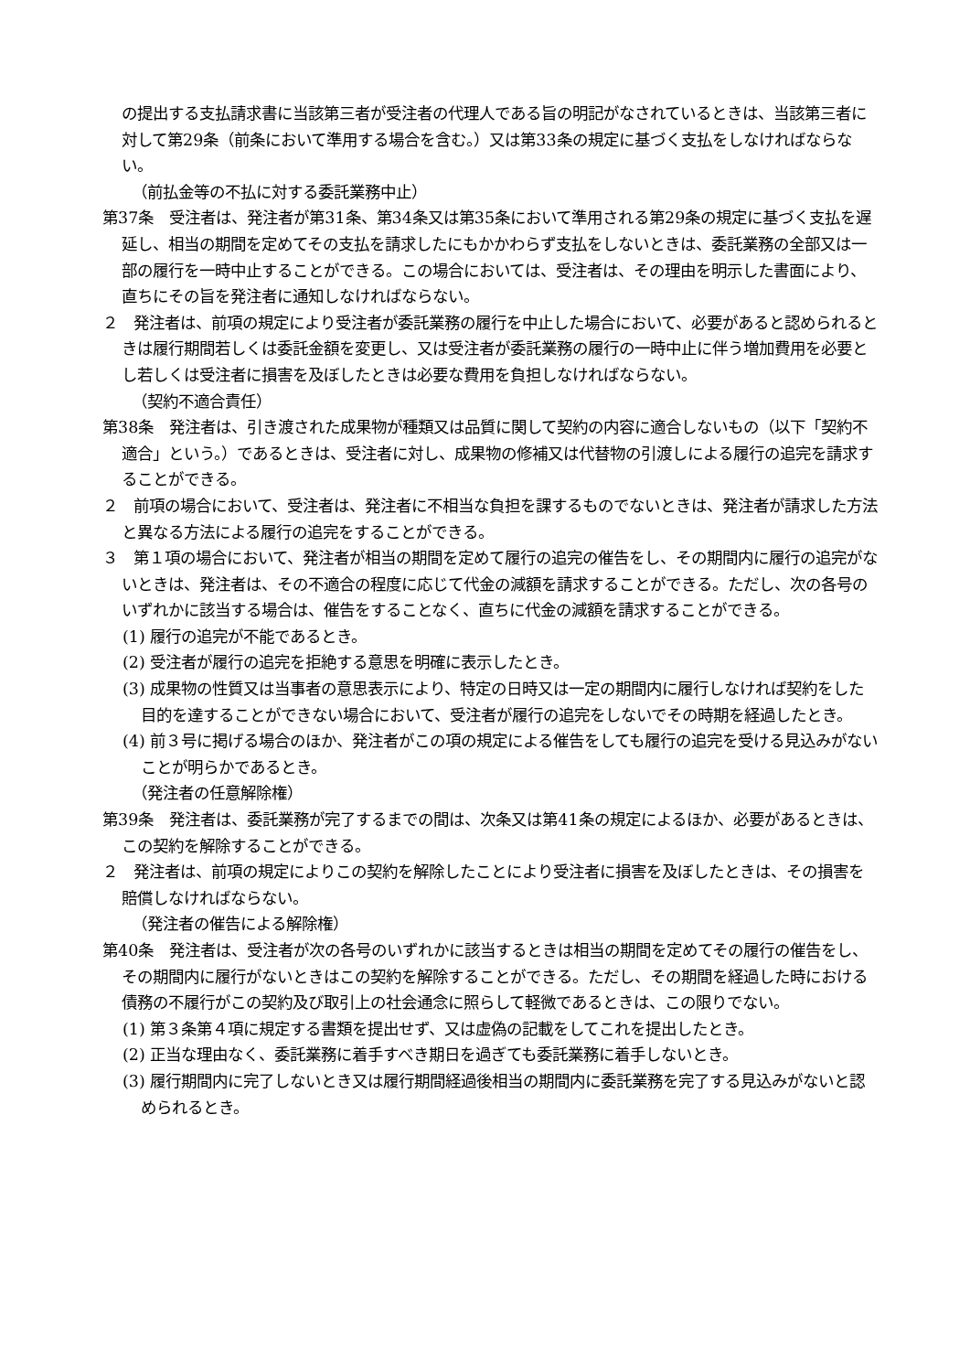の提出する支払請求書に当該第三者が受注者の代理人である旨の明記がなされているときは、当該第三者に対して第29条（前条において準用する場合を含む。）又は第33条の規定に基づく支払をしなければならない。
（前払金等の不払に対する委託業務中止）
第37条　受注者は、発注者が第31条、第34条又は第35条において準用される第29条の規定に基づく支払を遅延し、相当の期間を定めてその支払を請求したにもかかわらず支払をしないときは、委託業務の全部又は一部の履行を一時中止することができる。この場合においては、受注者は、その理由を明示した書面により、直ちにその旨を発注者に通知しなければならない。
２　発注者は、前項の規定により受注者が委託業務の履行を中止した場合において、必要があると認められるときは履行期間若しくは委託金額を変更し、又は受注者が委託業務の履行の一時中止に伴う増加費用を必要とし若しくは受注者に損害を及ぼしたときは必要な費用を負担しなければならない。
（契約不適合責任）
第38条　発注者は、引き渡された成果物が種類又は品質に関して契約の内容に適合しないもの（以下「契約不適合」という。）であるときは、受注者に対し、成果物の修補又は代替物の引渡しによる履行の追完を請求することができる。
２　前項の場合において、受注者は、発注者に不相当な負担を課するものでないときは、発注者が請求した方法と異なる方法による履行の追完をすることができる。
３　第１項の場合において、発注者が相当の期間を定めて履行の追完の催告をし、その期間内に履行の追完がないときは、発注者は、その不適合の程度に応じて代金の減額を請求することができる。ただし、次の各号のいずれかに該当する場合は、催告をすることなく、直ちに代金の減額を請求することができる。
(1) 履行の追完が不能であるとき。
(2) 受注者が履行の追完を拒絶する意思を明確に表示したとき。
(3) 成果物の性質又は当事者の意思表示により、特定の日時又は一定の期間内に履行しなければ契約をした目的を達することができない場合において、受注者が履行の追完をしないでその時期を経過したとき。
(4) 前３号に掲げる場合のほか、発注者がこの項の規定による催告をしても履行の追完を受ける見込みがないことが明らかであるとき。
（発注者の任意解除権）
第39条　発注者は、委託業務が完了するまでの間は、次条又は第41条の規定によるほか、必要があるときは、この契約を解除することができる。
２　発注者は、前項の規定によりこの契約を解除したことにより受注者に損害を及ぼしたときは、その損害を賠償しなければならない。
（発注者の催告による解除権）
第40条　発注者は、受注者が次の各号のいずれかに該当するときは相当の期間を定めてその履行の催告をし、その期間内に履行がないときはこの契約を解除することができる。ただし、その期間を経過した時における債務の不履行がこの契約及び取引上の社会通念に照らして軽微であるときは、この限りでない。
(1) 第３条第４項に規定する書類を提出せず、又は虚偽の記載をしてこれを提出したとき。
(2) 正当な理由なく、委託業務に着手すべき期日を過ぎても委託業務に着手しないとき。
(3) 履行期間内に完了しないとき又は履行期間経過後相当の期間内に委託業務を完了する見込みがないと認められるとき。